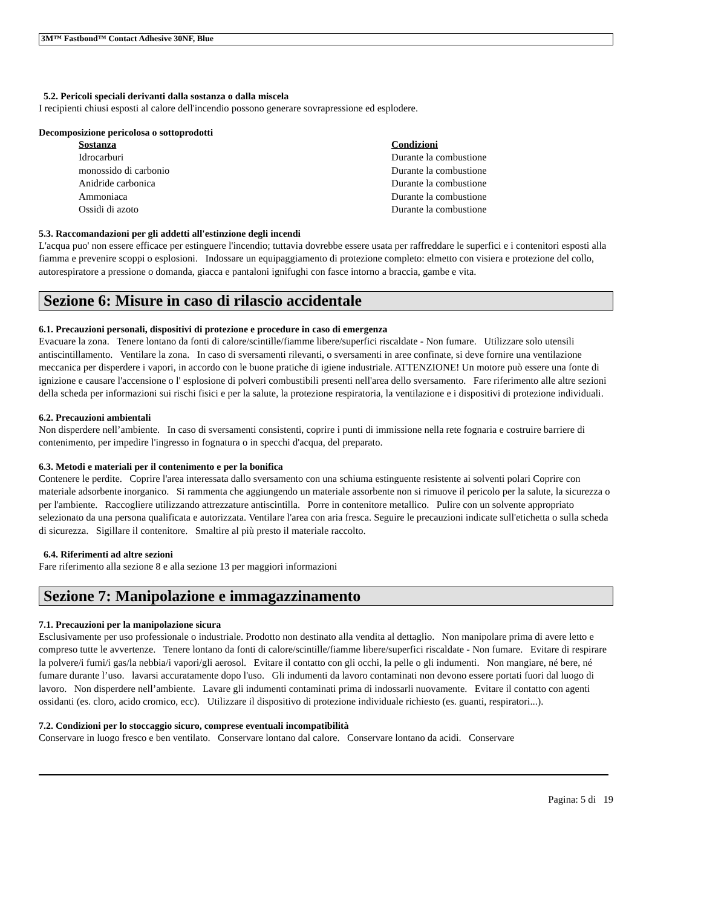3M™ Fastbond™ Contact Adhesive 30NF, Blue
5.2. Pericoli speciali derivanti dalla sostanza o dalla miscela
I recipienti chiusi esposti al calore dell'incendio possono generare sovrapressione ed esplodere.
Decomposizione pericolosa o sottoprodotti
| Sostanza | Condizioni |
| --- | --- |
| Idrocarburi | Durante la combustione |
| monossido di carbonio | Durante la combustione |
| Anidride carbonica | Durante la combustione |
| Ammoniaca | Durante la combustione |
| Ossidi di azoto | Durante la combustione |
5.3. Raccomandazioni per gli addetti all'estinzione degli incendi
L'acqua puo' non essere efficace per estinguere l'incendio; tuttavia dovrebbe essere usata per raffreddare le superfici e i contenitori esposti alla fiamma e prevenire scoppi o esplosioni. Indossare un equipaggiamento di protezione completo: elmetto con visiera e protezione del collo, autorespiratore a pressione o domanda, giacca e pantaloni ignifughi con fasce intorno a braccia, gambe e vita.
Sezione 6: Misure in caso di rilascio accidentale
6.1. Precauzioni personali, dispositivi di protezione e procedure in caso di emergenza
Evacuare la zona. Tenere lontano da fonti di calore/scintille/fiamme libere/superfici riscaldate - Non fumare. Utilizzare solo utensili antiscintillamento. Ventilare la zona. In caso di sversamenti rilevanti, o sversamenti in aree confinate, si deve fornire una ventilazione meccanica per disperdere i vapori, in accordo con le buone pratiche di igiene industriale. ATTENZIONE! Un motore può essere una fonte di ignizione e causare l'accensione o l' esplosione di polveri combustibili presenti nell'area dello sversamento. Fare riferimento alle altre sezioni della scheda per informazioni sui rischi fisici e per la salute, la protezione respiratoria, la ventilazione e i dispositivi di protezione individuali.
6.2. Precauzioni ambientali
Non disperdere nell’ambiente. In caso di sversamenti consistenti, coprire i punti di immissione nella rete fognaria e costruire barriere di contenimento, per impedire l'ingresso in fognatura o in specchi d'acqua, del preparato.
6.3. Metodi e materiali per il contenimento e per la bonifica
Contenere le perdite. Coprire l'area interessata dallo sversamento con una schiuma estinguente resistente ai solventi polari Coprire con materiale adsorbente inorganico. Si rammenta che aggiungendo un materiale assorbente non si rimuove il pericolo per la salute, la sicurezza o per l'ambiente. Raccogliere utilizzando attrezzature antiscintilla. Porre in contenitore metallico. Pulire con un solvente appropriato selezionato da una persona qualificata e autorizzata. Ventilare l'area con aria fresca. Seguire le precauzioni indicate sull'etichetta o sulla scheda di sicurezza. Sigillare il contenitore. Smaltire al più presto il materiale raccolto.
6.4. Riferimenti ad altre sezioni
Fare riferimento alla sezione 8 e alla sezione 13 per maggiori informazioni
Sezione 7: Manipolazione e immagazzinamento
7.1. Precauzioni per la manipolazione sicura
Esclusivamente per uso professionale o industriale. Prodotto non destinato alla vendita al dettaglio. Non manipolare prima di avere letto e compreso tutte le avvertenze. Tenere lontano da fonti di calore/scintille/fiamme libere/superfici riscaldate - Non fumare. Evitare di respirare la polvere/i fumi/i gas/la nebbia/i vapori/gli aerosol. Evitare il contatto con gli occhi, la pelle o gli indumenti. Non mangiare, né bere, né fumare durante l’uso. lavarsi accuratamente dopo l'uso. Gli indumenti da lavoro contaminati non devono essere portati fuori dal luogo di lavoro. Non disperdere nell’ambiente. Lavare gli indumenti contaminati prima di indossarli nuovamente. Evitare il contatto con agenti ossidanti (es. cloro, acido cromico, ecc). Utilizzare il dispositivo di protezione individuale richiesto (es. guanti, respiratori...).
7.2. Condizioni per lo stoccaggio sicuro, comprese eventuali incompatibilità
Conservare in luogo fresco e ben ventilato. Conservare lontano dal calore. Conservare lontano da acidi. Conservare
Pagina: 5 di 19